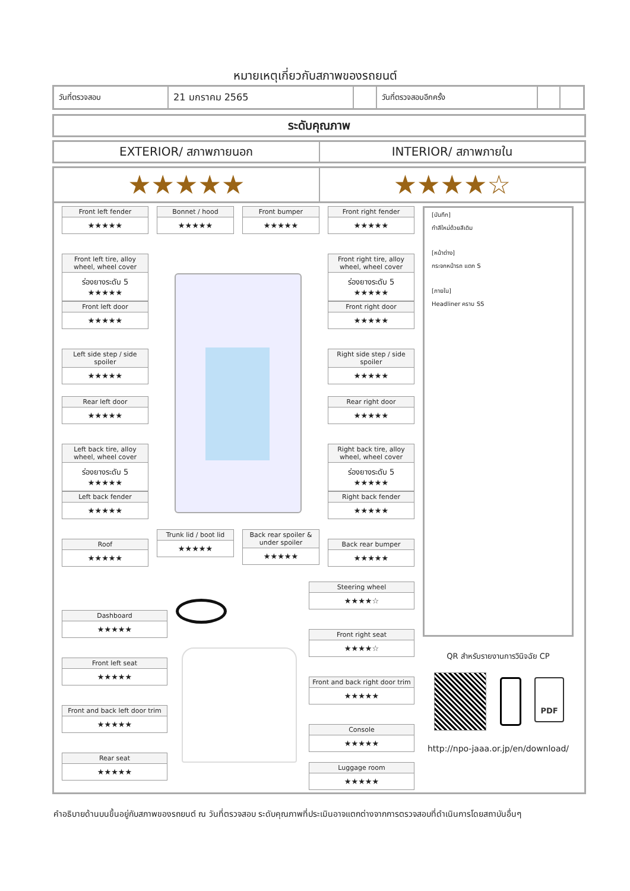หมายเหตุเกี่ยวกับสภาพของรถยนต์
| วันที่ตรวจสอบ | 21 มกราคม 2565 | | วันที่ตรวจสอบอีกครั้ง | | |
ระดับคุณภาพ
EXTERIOR/ สภาพภายนอก INTERIOR/ สภาพภายใน
★★★★★ ★★★★☆
Front left fender
★★★★★
Bonnet / hood
★★★★★
Front bumper
★★★★★
Front right fender
★★★★★
Front left tire, alloy wheel, wheel cover
ร่องยางระดับ 5
★★★★★
Front right tire, alloy wheel, wheel cover
ร่องยางระดับ 5
★★★★★
Front left door
★★★★★
Front right door
★★★★★
Left side step / side spoiler
★★★★★
Right side step / side spoiler
★★★★★
Rear left door
★★★★★
Rear right door
★★★★★
Left back tire, alloy wheel, wheel cover
ร่องยางระดับ 5
★★★★★
Right back tire, alloy wheel, wheel cover
ร่องยางระดับ 5
★★★★★
Left back fender
★★★★★
Right back fender
★★★★★
Roof
★★★★★
Trunk lid / boot lid
★★★★★
Back rear spoiler & under spoiler
★★★★★
Back rear bumper
★★★★★
Steering wheel
★★★★☆
Dashboard
★★★★★
Front right seat
★★★★☆
Front left seat
★★★★★
Front and back right door trim
★★★★★
Front and back left door trim
★★★★★
Console
★★★★★
Rear seat
★★★★★
Luggage room
★★★★★
[บันทึก]
ทำสีใหม่ด้วยสีเดิม
[หน้าต่าง]
กระจกหน้ารถ แตก S
[ภายใน]
Headliner คราบ SS
QR สำหรับรายงานการวินิจฉัย CP
PDF
http://npo-jaaa.or.jp/en/download/
คำอธิบายด้านบนขึ้นอยู่กับสภาพของรถยนต์ ณ วันที่ตรวจสอบ ระดับคุณภาพที่ประเมินอาจแตกต่างจากการตรวจสอบที่ดำเนินการโดยสถาบันอื่นๆ